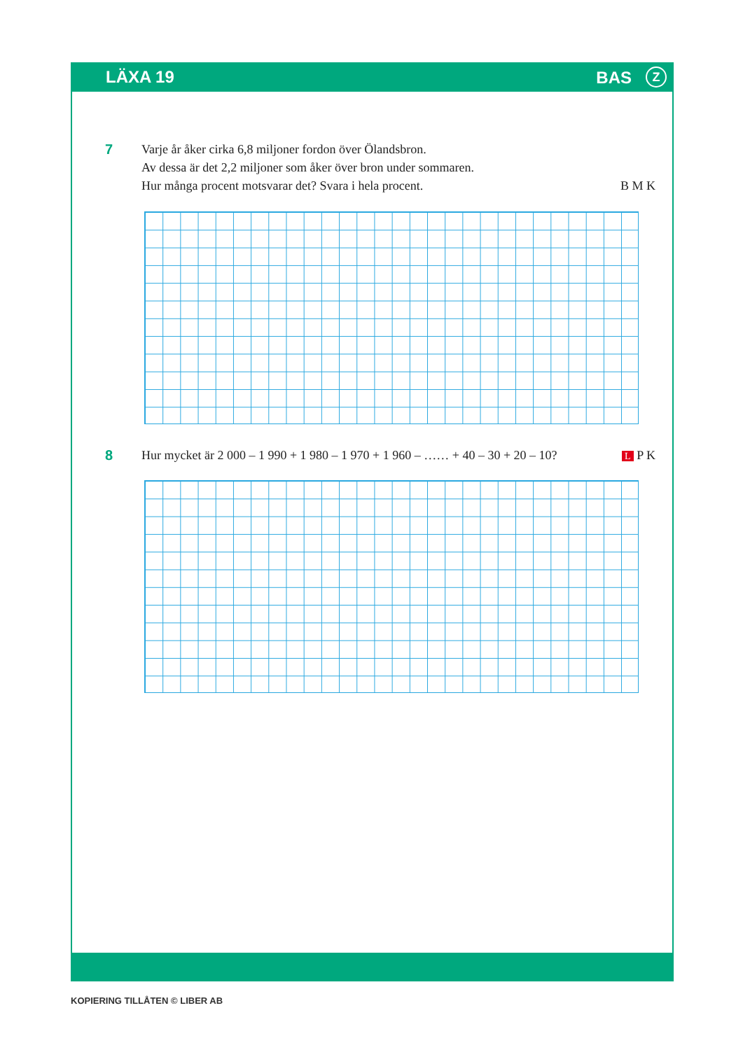LÄXA 19 BAS Z
7
Varje år åker cirka 6,8 miljoner fordon över Ölandsbron.
Av dessa är det 2,2 miljoner som åker över bron under sommaren.
Hur många procent motsvarar det? Svara i hela procent.
B M K
8
Hur mycket är 2 000 – 1 990 + 1 980 – 1 970 + 1 960 – …… + 40 – 30 + 20 – 10?
L P K
KOPIERING TILLÅTEN © LIBER AB